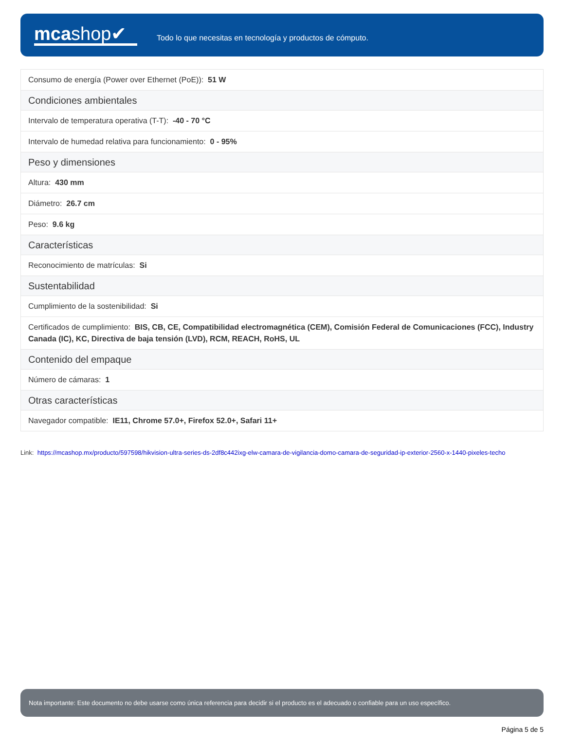mcashop✔
Todo lo que necesitas en tecnología y productos de cómputo.
| Consumo de energía (Power over Ethernet (PoE)): 51 W |
| Condiciones ambientales |
| Intervalo de temperatura operativa (T-T): -40 - 70 °C |
| Intervalo de humedad relativa para funcionamiento: 0 - 95% |
| Peso y dimensiones |
| Altura: 430 mm |
| Diámetro: 26.7 cm |
| Peso: 9.6 kg |
| Características |
| Reconocimiento de matrículas: Si |
| Sustentabilidad |
| Cumplimiento de la sostenibilidad: Si |
| Certificados de cumplimiento: BIS, CB, CE, Compatibilidad electromagnética (CEM), Comisión Federal de Comunicaciones (FCC), Industry Canada (IC), KC, Directiva de baja tensión (LVD), RCM, REACH, RoHS, UL |
| Contenido del empaque |
| Número de cámaras: 1 |
| Otras características |
| Navegador compatible: IE11, Chrome 57.0+, Firefox 52.0+, Safari 11+ |
Link: https://mcashop.mx/producto/597598/hikvision-ultra-series-ds-2df8c442ixg-elw-camara-de-vigilancia-domo-camara-de-seguridad-ip-exterior-2560-x-1440-pixeles-techo
Nota importante: Este documento no debe usarse como única referencia para decidir si el producto es el adecuado o confiable para un uso específico.
Página 5 de 5